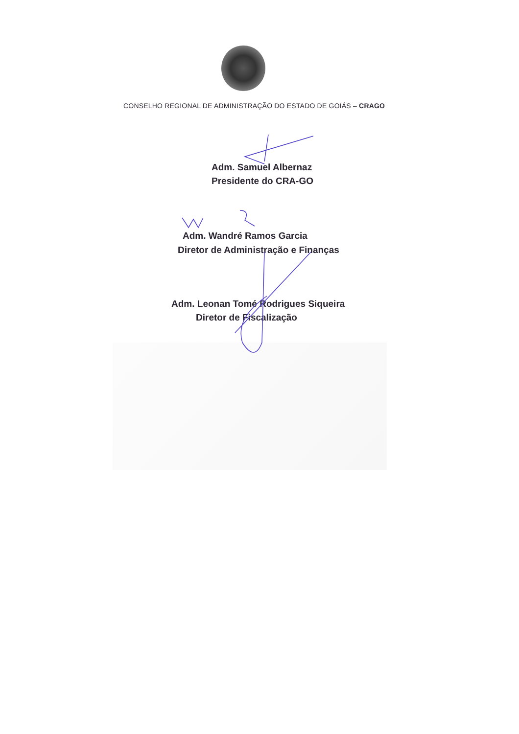CONSELHO REGIONAL DE ADMINISTRAÇÃO DO ESTADO DE GOIÁS – CRAGO
Adm. Samuel Albernaz
Presidente do CRA-GO
Adm. Wandré Ramos Garcia
Diretor de Administração e Finanças
Adm. Leonan Tomé Rodrigues Siqueira
Diretor de Fiscalização